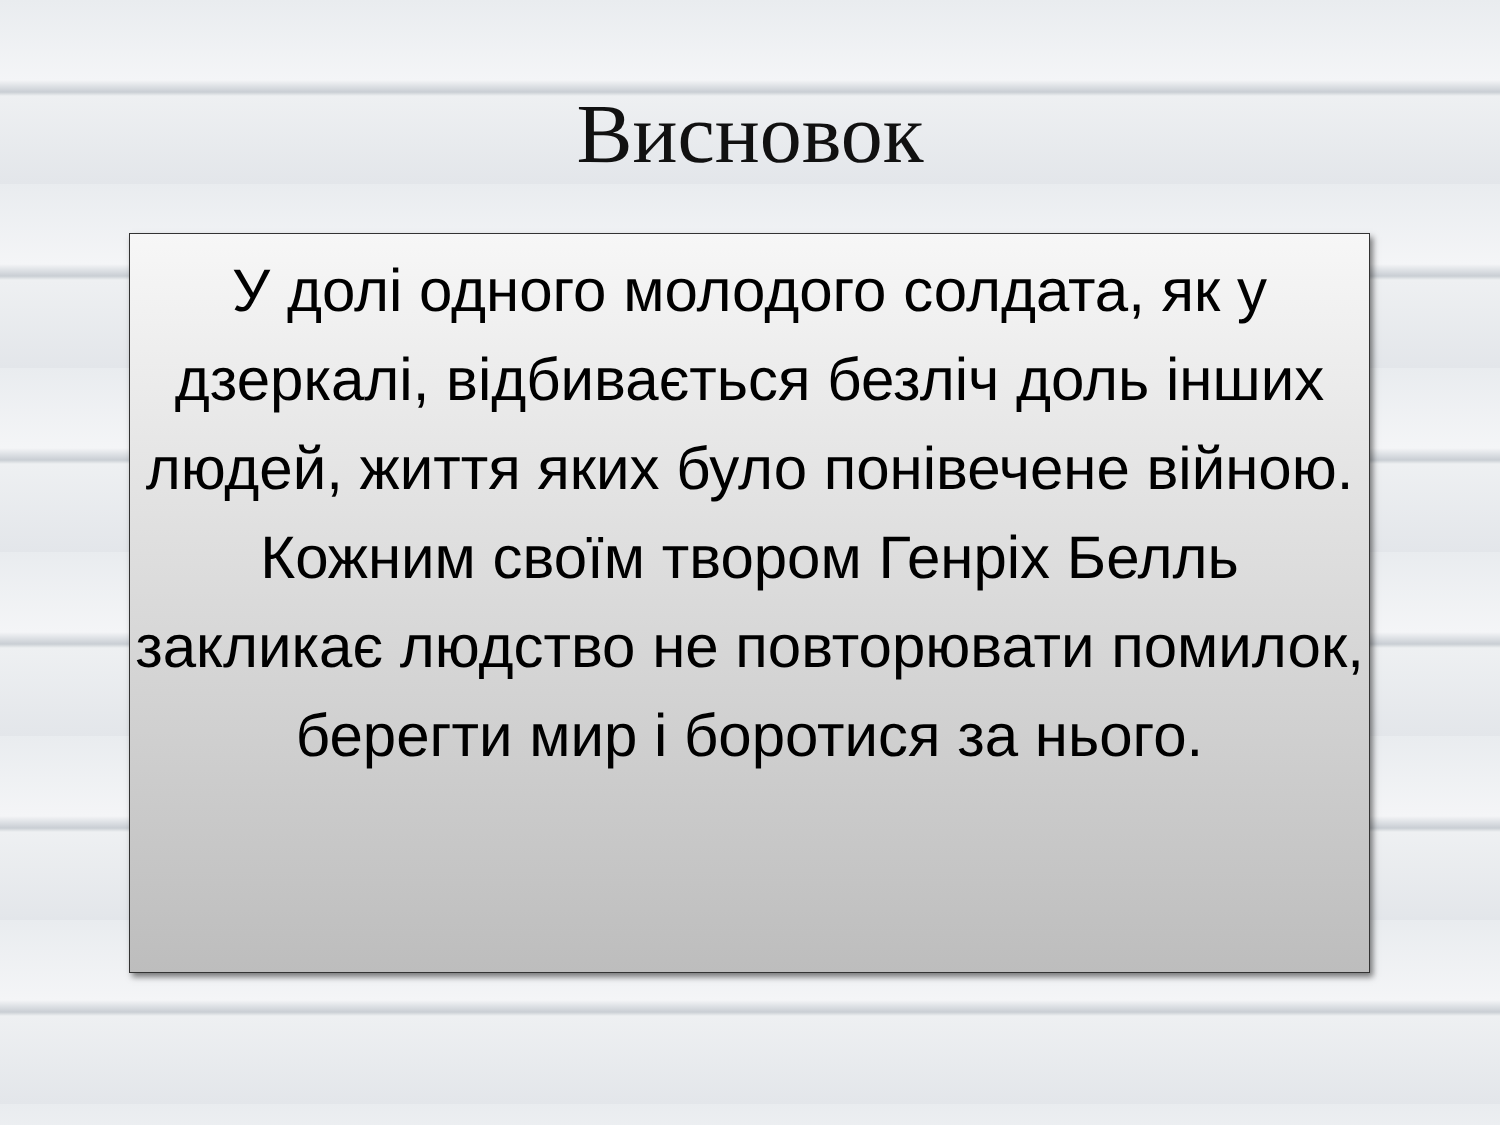Висновок
У долі одного молодого солдата, як у дзеркалі, відбивається безліч доль інших людей, життя яких було понівечене війною.
Кожним своїм твором Генріх Белль закликає людство не повторювати помилок, берегти мир і боротися за нього.